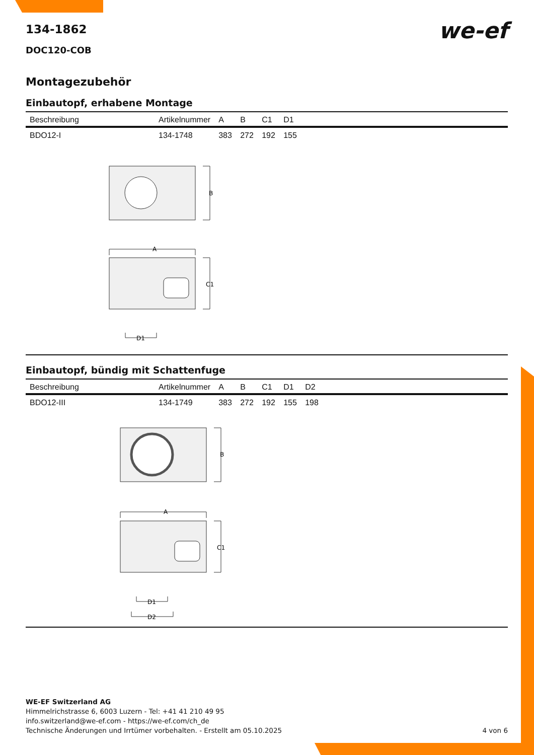we-ef
134-1862
DOC120-COB
Montagezubehör
Einbautopf, erhabene Montage
| Beschreibung | Artikelnummer | A | B | C1 | D1 | |
| --- | --- | --- | --- | --- | --- | --- |
| BDO12-I | 134-1748 | 383 | 272 | 192 | 155 | |
B
A
C1
D1
Einbautopf, bündig mit Schattenfuge
| Beschreibung | Artikelnummer | A | B | C1 | D1 | D2 | |
| --- | --- | --- | --- | --- | --- | --- | --- |
| BDO12-III | 134-1749 | 383 | 272 | 192 | 155 | 198 | |
B
A
C1
D1
D2
WE-EF Switzerland AG
Himmelrichstrasse 6, 6003 Luzern - Tel: +41 41 210 49 95
info.switzerland@we-ef.com - https://we-ef.com/ch_de
Technische Änderungen und Irrtümer vorbehalten. - Erstellt am 05.10.2025 4 von 6